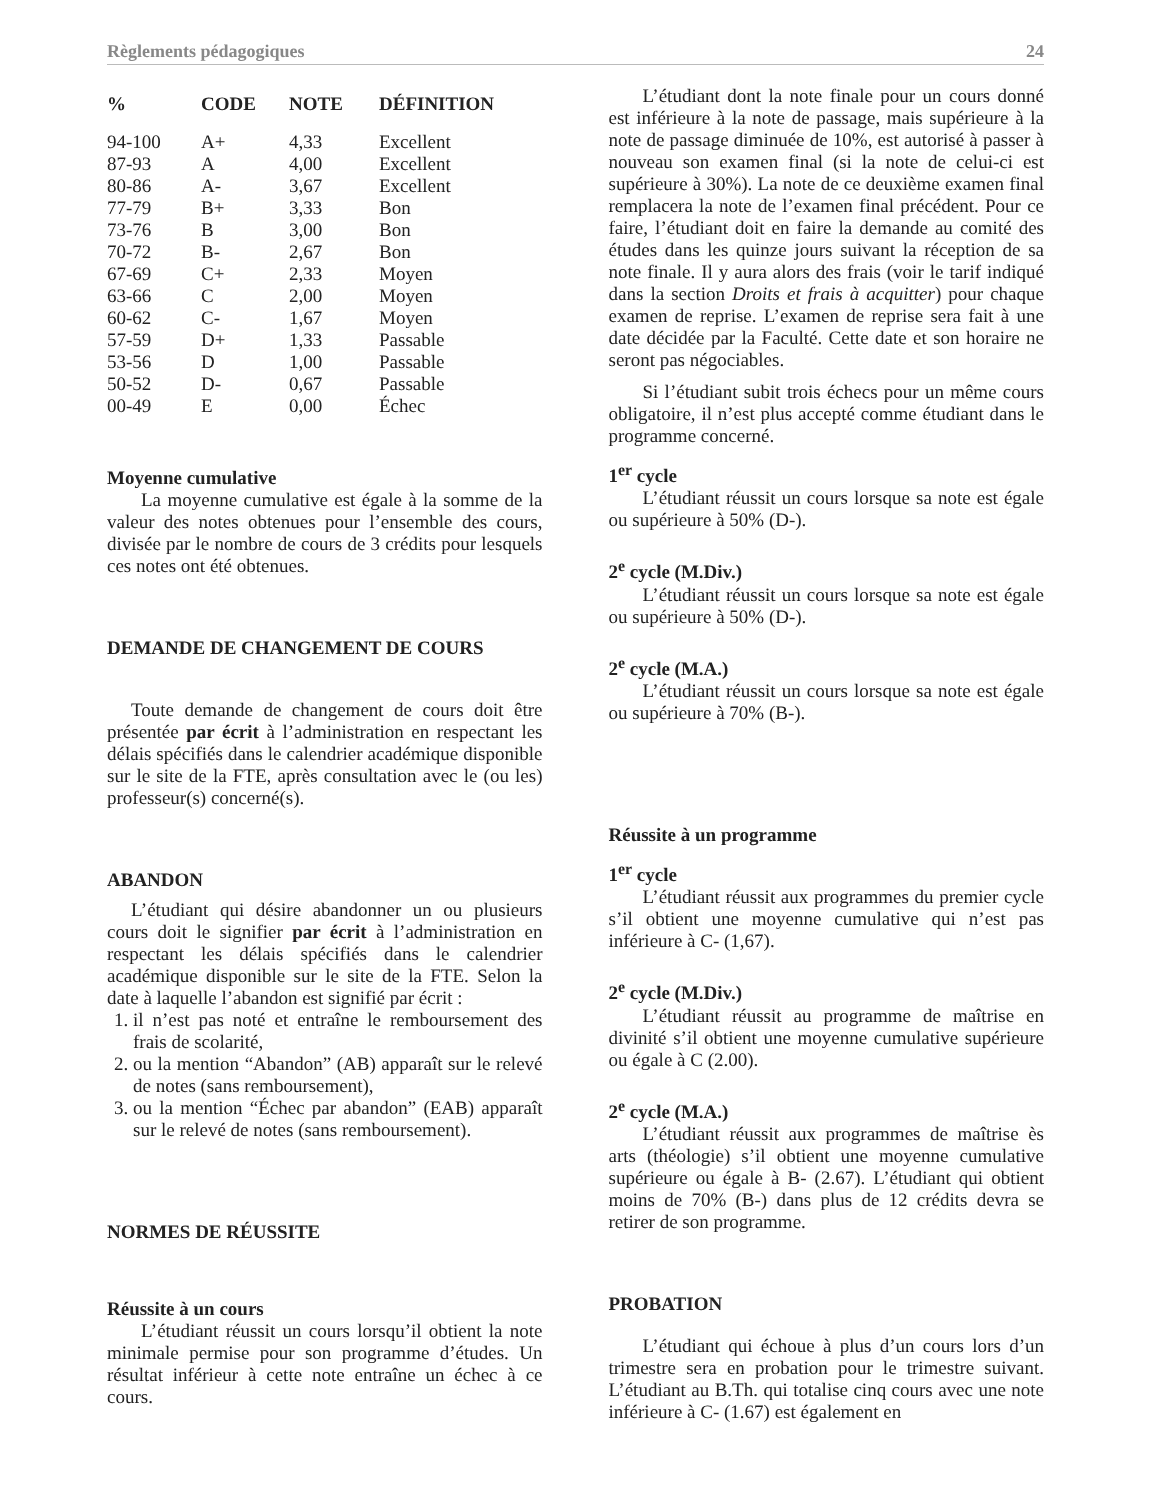Règlements pédagogiques 24
| % | CODE | NOTE | DÉFINITION |
| --- | --- | --- | --- |
| 94-100 | A+ | 4,33 | Excellent |
| 87-93 | A | 4,00 | Excellent |
| 80-86 | A- | 3,67 | Excellent |
| 77-79 | B+ | 3,33 | Bon |
| 73-76 | B | 3,00 | Bon |
| 70-72 | B- | 2,67 | Bon |
| 67-69 | C+ | 2,33 | Moyen |
| 63-66 | C | 2,00 | Moyen |
| 60-62 | C- | 1,67 | Moyen |
| 57-59 | D+ | 1,33 | Passable |
| 53-56 | D | 1,00 | Passable |
| 50-52 | D- | 0,67 | Passable |
| 00-49 | E | 0,00 | Échec |
Moyenne cumulative
La moyenne cumulative est égale à la somme de la valeur des notes obtenues pour l’ensemble des cours, divisée par le nombre de cours de 3 crédits pour lesquels ces notes ont été obtenues.
DEMANDE DE CHANGEMENT DE COURS
Toute demande de changement de cours doit être présentée par écrit à l’administration en respectant les délais spécifiés dans le calendrier académique disponible sur le site de la FTE, après consultation avec le (ou les) professeur(s) concerné(s).
ABANDON
L’étudiant qui désire abandonner un ou plusieurs cours doit le signifier par écrit à l’administration en respectant les délais spécifiés dans le calendrier académique disponible sur le site de la FTE. Selon la date à laquelle l’abandon est signifié par écrit :
1. il n’est pas noté et entraîne le remboursement des frais de scolarité,
2. ou la mention “Abandon” (AB) apparaît sur le relevé de notes (sans remboursement),
3. ou la mention “Échec par abandon” (EAB) apparaît sur le relevé de notes (sans remboursement).
NORMES DE RÉUSSITE
Réussite à un cours
L’étudiant réussit un cours lorsqu’il obtient la note minimale permise pour son programme d’études. Un résultat inférieur à cette note entraîne un échec à ce cours.
L’étudiant dont la note finale pour un cours donné est inférieure à la note de passage, mais supérieure à la note de passage diminuée de 10%, est autorisé à passer à nouveau son examen final (si la note de celui-ci est supérieure à 30%). La note de ce deuxième examen final remplacera la note de l’examen final précédent. Pour ce faire, l’étudiant doit en faire la demande au comité des études dans les quinze jours suivant la réception de sa note finale. Il y aura alors des frais (voir le tarif indiqué dans la section Droits et frais à acquitter) pour chaque examen de reprise. L’examen de reprise sera fait à une date décidée par la Faculté. Cette date et son horaire ne seront pas négociables.
Si l’étudiant subit trois échecs pour un même cours obligatoire, il n’est plus accepté comme étudiant dans le programme concerné.
1<sup>er</sup> cycle
L’étudiant réussit un cours lorsque sa note est égale ou supérieure à 50% (D-).
2<sup>e</sup> cycle (M.Div.)
L’étudiant réussit un cours lorsque sa note est égale ou supérieure à 50% (D-).
2<sup>e</sup> cycle (M.A.)
L’étudiant réussit un cours lorsque sa note est égale ou supérieure à 70% (B-).
Réussite à un programme
1<sup>er</sup> cycle
L’étudiant réussit aux programmes du premier cycle s’il obtient une moyenne cumulative qui n’est pas inférieure à C- (1,67).
2<sup>e</sup> cycle (M.Div.)
L’étudiant réussit au programme de maîtrise en divinité s’il obtient une moyenne cumulative supérieure ou égale à C (2.00).
2<sup>e</sup> cycle (M.A.)
L’étudiant réussit aux programmes de maîtrise ès arts (théologie) s’il obtient une moyenne cumulative supérieure ou égale à B- (2.67). L’étudiant qui obtient moins de 70% (B-) dans plus de 12 crédits devra se retirer de son programme.
PROBATION
L’étudiant qui échoue à plus d’un cours lors d’un trimestre sera en probation pour le trimestre suivant. L’étudiant au B.Th. qui totalise cinq cours avec une note inférieure à C- (1.67) est également en